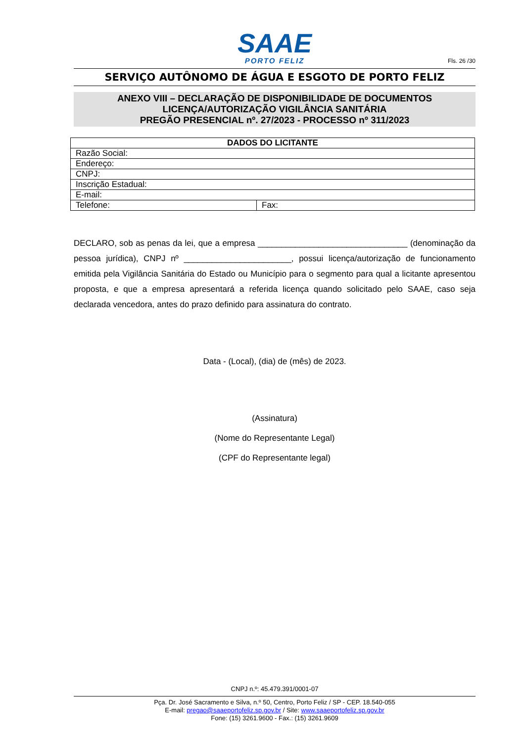SAAE
PORTO FELIZ
Fls. 26 /30
SERVIÇO AUTÔNOMO DE ÁGUA E ESGOTO DE PORTO FELIZ
ANEXO VIII – DECLARAÇÃO DE DISPONIBILIDADE DE DOCUMENTOS
LICENÇA/AUTORIZAÇÃO VIGILÂNCIA SANITÁRIA
PREGÃO PRESENCIAL nº. 27/2023 - PROCESSO nº 311/2023
| DADOS DO LICITANTE | |
| --- | --- |
| Razão Social: | |
| Endereço: | |
| CNPJ: | |
| Inscrição Estadual: | |
| E-mail: | |
| Telefone: | Fax: |
DECLARO, sob as penas da lei, que a empresa ________________________________ (denominação da pessoa jurídica), CNPJ nº _______________________, possui licença/autorização de funcionamento emitida pela Vigilância Sanitária do Estado ou Município para o segmento para qual a licitante apresentou proposta, e que a empresa apresentará a referida licença quando solicitado pelo SAAE, caso seja declarada vencedora, antes do prazo definido para assinatura do contrato.
Data - (Local), (dia) de (mês) de 2023.
(Assinatura)
(Nome do Representante Legal)
(CPF do Representante legal)
CNPJ n.º: 45.479.391/0001-07
Pça. Dr. José Sacramento e Silva, n.º 50, Centro, Porto Feliz / SP - CEP. 18.540-055
E-mail: pregao@saaeportofeliz.sp.gov.br / Site: www.saaeportofeliz.sp.gov.br
Fone: (15) 3261.9600 - Fax.: (15) 3261.9609